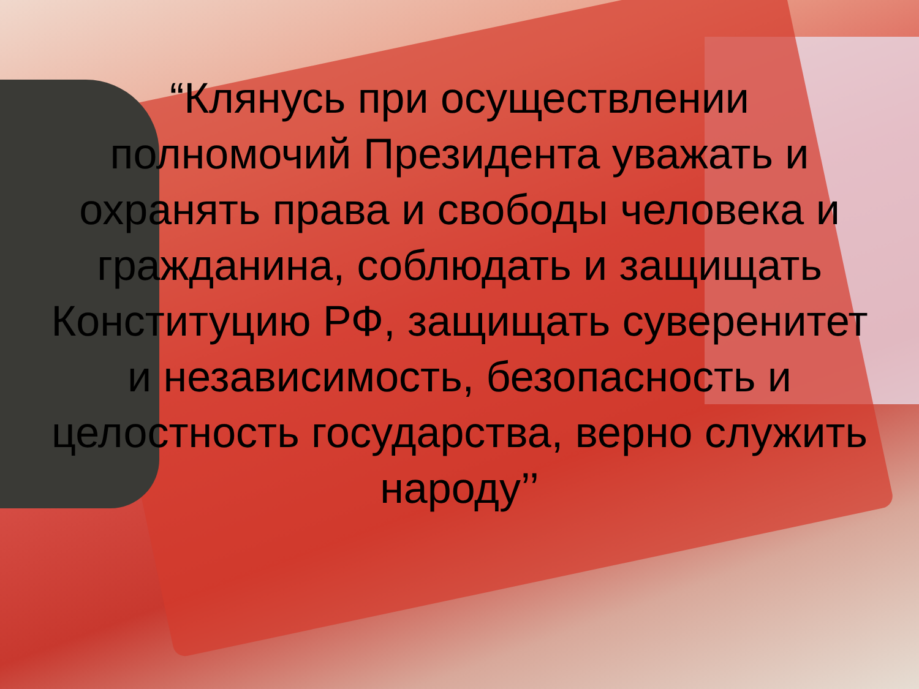“Клянусь при осуществлении полномочий Президента уважать и охранять права и свободы человека и гражданина, соблюдать и защищать Конституцию РФ, защищать суверенитет и независимость, безопасность и целостность государства, верно служить народу’’